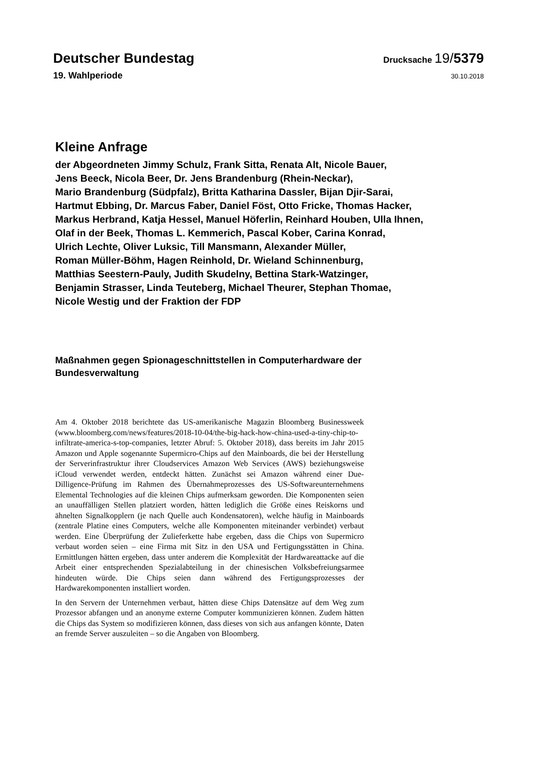Deutscher Bundestag Drucksache 19/5379
19. Wahlperiode 30.10.2018
Kleine Anfrage
der Abgeordneten Jimmy Schulz, Frank Sitta, Renata Alt, Nicole Bauer,
Jens Beeck, Nicola Beer, Dr. Jens Brandenburg (Rhein-Neckar),
Mario Brandenburg (Südpfalz), Britta Katharina Dassler, Bijan Djir-Sarai,
Hartmut Ebbing, Dr. Marcus Faber, Daniel Föst, Otto Fricke, Thomas Hacker,
Markus Herbrand, Katja Hessel, Manuel Höferlin, Reinhard Houben, Ulla Ihnen,
Olaf in der Beek, Thomas L. Kemmerich, Pascal Kober, Carina Konrad,
Ulrich Lechte, Oliver Luksic, Till Mansmann, Alexander Müller,
Roman Müller-Böhm, Hagen Reinhold, Dr. Wieland Schinnenburg,
Matthias Seestern-Pauly, Judith Skudelny, Bettina Stark-Watzinger,
Benjamin Strasser, Linda Teuteberg, Michael Theurer, Stephan Thomae,
Nicole Westig und der Fraktion der FDP
Maßnahmen gegen Spionageschnittstellen in Computerhardware der
Bundesverwaltung
Am 4. Oktober 2018 berichtete das US-amerikanische Magazin Bloomberg Businessweek (www.bloomberg.com/news/features/2018-10-04/the-big-hack-how-china-used-a-tiny-chip-to-infiltrate-america-s-top-companies, letzter Abruf: 5. Oktober 2018), dass bereits im Jahr 2015 Amazon und Apple sogenannte Supermicro-Chips auf den Mainboards, die bei der Herstellung der Serverinfrastruktur ihrer Cloudservices Amazon Web Services (AWS) beziehungsweise iCloud verwendet werden, entdeckt hätten. Zunächst sei Amazon während einer Due-Dilligence-Prüfung im Rahmen des Übernahmeprozesses des US-Softwareunternehmens Elemental Technologies auf die kleinen Chips aufmerksam geworden. Die Komponenten seien an unauffälligen Stellen platziert worden, hätten lediglich die Größe eines Reiskorns und ähnelten Signalkopplern (je nach Quelle auch Kondensatoren), welche häufig in Mainboards (zentrale Platine eines Computers, welche alle Komponenten miteinander verbindet) verbaut werden. Eine Überprüfung der Zulieferkette habe ergeben, dass die Chips von Supermicro verbaut worden seien – eine Firma mit Sitz in den USA und Fertigungsstätten in China. Ermittlungen hätten ergeben, dass unter anderem die Komplexität der Hardwareattacke auf die Arbeit einer entsprechenden Spezialabteilung in der chinesischen Volksbefreiungsarmee hindeuten würde. Die Chips seien dann während des Fertigungsprozesses der Hardwarekomponenten installiert worden.
In den Servern der Unternehmen verbaut, hätten diese Chips Datensätze auf dem Weg zum Prozessor abfangen und an anonyme externe Computer kommunizieren können. Zudem hätten die Chips das System so modifizieren können, dass dieses von sich aus anfangen könnte, Daten an fremde Server auszuleiten – so die Angaben von Bloomberg.